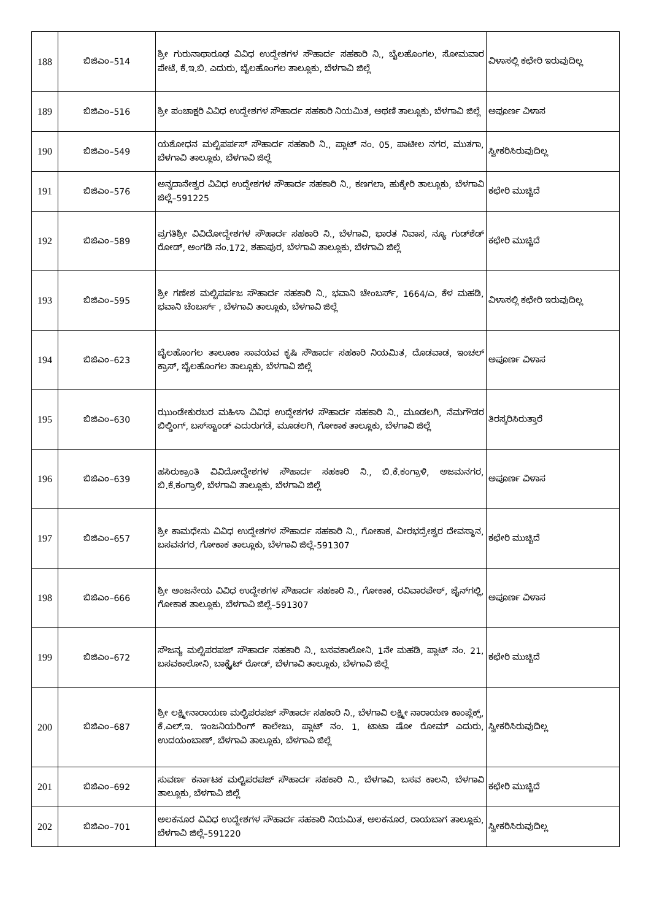| 188 | ಬಿಜಿಎಂ–514 | ಶ್ರೀ ಗುರುನಾಥಾರೂಢ ವಿವಿಧ ಉದ್ದೇಶಗಳ ಸೌಹಾರ್ದ ಸಹಕಾರಿ ನಿ., ಬೈಲಹೊಂಗಲ, ಸೋಮವಾರ ಪೇಟೆ, ಕೆ.ಇ.ಬಿ. ಎದುರು, ಬೈಲಹೊಂಗಲ ತಾಲ್ಲೂಕು, ಬೆಳಗಾವಿ ಜಿಲ್ಲೆ | ವಿಳಾಸಲ್ಲಿ ಕಛೇರಿ ಇರುವುದಿಲ್ಲ |
| 189 | ಬಿಜಿಎಂ–516 | ಶ್ರೀ ಪಂಚಾಕ್ಷರಿ ವಿವಿಧ ಉದ್ದೇಶಗಳ ಸೌಹಾರ್ದ ಸಹಕಾರಿ ನಿಯಮಿತ, ಅಥಣಿ ತಾಲ್ಲೂಕು, ಬೆಳಗಾವಿ ಜಿಲ್ಲೆ | ಅಪೂರ್ಣ ವಿಳಾಸ |
| 190 | ಬಿಜಿಎಂ–549 | ಯಶೋಧನ ಮಲ್ಟಿಪರ್ಪಸ್ ಸೌಹಾರ್ದ ಸಹಕಾರಿ ನಿ., ಪ್ಲಾಟ್ ನಂ. 05, ಪಾಟೀಲ ನಗರ, ಮುತಗಾ, ಬೆಳಗಾವಿ ತಾಲ್ಲೂಕು, ಬೆಳಗಾವಿ ಜಿಲ್ಲೆ | ಸ್ವೀಕರಿಸಿರುವುದಿಲ್ಲ |
| 191 | ಬಿಜಿಎಂ–576 | ಅನ್ನದಾನೇಶ್ವರ ವಿವಿಧ ಉದ್ದೇಶಗಳ ಸೌಹಾರ್ದ ಸಹಕಾರಿ ನಿ., ಕಣಗಲಾ, ಹುಕ್ಕೇರಿ ತಾಲ್ಲೂಕು, ಬೆಳಗಾವಿ ಜಿಲ್ಲೆ–591225 | ಕಛೇರಿ ಮುಚ್ಚಿದೆ |
| 192 | ಬಿಜಿಎಂ–589 | ಪ್ರಗತಿಶ್ರೀ ವಿವಿದೋದ್ದೇಶಗಳ ಸೌಹಾರ್ದ ಸಹಕಾರಿ ನಿ., ಬೆಳಗಾವಿ, ಭಾರತ ನಿವಾಸ, ನ್ಯೂ ಗುಡ್‌ಶೆಡ್ ರೋಡ್, ಅಂಗಡಿ ನಂ.172, ಶಹಾಪುರ, ಬೆಳಗಾವಿ ತಾಲ್ಲೂಕು, ಬೆಳಗಾವಿ ಜಿಲ್ಲೆ | ಕಛೇರಿ ಮುಚ್ಚಿದೆ |
| 193 | ಬಿಜಿಎಂ–595 | ಶ್ರೀ ಗಣೇಶ ಮಲ್ಟಿಪರ್ಪಜ ಸೌಹಾರ್ದ ಸಹಕಾರಿ ನಿ., ಭವಾನಿ ಚೇಂಬರ್ಸ್, 1664/ಎ, ಕೆಳ ಮಹಡಿ, ಭವಾನಿ ಚೆಂಬರ್ಸ್ , ಬೆಳಗಾವಿ ತಾಲ್ಲೂಕು, ಬೆಳಗಾವಿ ಜಿಲ್ಲೆ | ವಿಳಾಸಲ್ಲಿ ಕಛೇರಿ ಇರುವುದಿಲ್ಲ |
| 194 | ಬಿಜಿಎಂ–623 | ಬೈಲಹೊಂಗಲ ತಾಲೂಕಾ ಸಾವಯವ ಕೃಷಿ ಸೌಹಾರ್ದ ಸಹಕಾರಿ ನಿಯಮಿತ, ದೊಡವಾಡ, ಇಂಚಲ್ ಕ್ರಾಸ್, ಬೈಲಹೊಂಗಲ ತಾಲ್ಲೂಕು, ಬೆಳಗಾವಿ ಜಿಲ್ಲೆ | ಅಪೂರ್ಣ ವಿಳಾಸ |
| 195 | ಬಿಜಿಎಂ–630 | ಝುಂಡೇಕುರಬರ ಮಹಿಳಾ ವಿವಿಧ ಉದ್ದೇಶಗಳ ಸೌಹಾರ್ದ ಸಹಕಾರಿ ನಿ., ಮೂಡಲಗಿ, ನೆಮಗೌಡರ ಬಿಲ್ಡಿಂಗ್, ಬಸ್‌ಸ್ಟಾಂಡ್ ಎದುರುಗಡೆ, ಮೂಡಲಗಿ, ಗೋಕಾಕ ತಾಲ್ಲೂಕು, ಬೆಳಗಾವಿ ಜಿಲ್ಲೆ | ತಿರಸ್ಕರಿಸಿರುತ್ತಾರೆ |
| 196 | ಬಿಜಿಎಂ–639 | ಹಸಿರುಕ್ರಾಂತಿ ವಿವಿದೋದ್ದೇಶಗಳ ಸೌಹಾರ್ದ ಸಹಕಾರಿ ನಿ., ಬಿ.ಕೆ.ಕಂಗ್ರಾಳಿ, ಅಜಮನಗರ, ಬಿ.ಕೆ.ಕಂಗ್ರಾಳಿ, ಬೆಳಗಾವಿ ತಾಲ್ಲೂಕು, ಬೆಳಗಾವಿ ಜಿಲ್ಲೆ | ಅಪೂರ್ಣ ವಿಳಾಸ |
| 197 | ಬಿಜಿಎಂ–657 | ಶ್ರೀ ಕಾಮಧೇನು ವಿವಿಧ ಉದ್ದೇಶಗಳ ಸೌಹಾರ್ದ ಸಹಕಾರಿ ನಿ., ಗೋಕಾಕ, ವೀರಭದ್ರೇಶ್ವರ ದೇವಸ್ಥಾನ, ಬಸವನಗರ, ಗೋಕಾಕ ತಾಲ್ಲೂಕು, ಬೆಳಗಾವಿ ಜಿಲ್ಲೆ-591307 | ಕಛೇರಿ ಮುಚ್ಚಿದೆ |
| 198 | ಬಿಜಿಎಂ–666 | ಶ್ರೀ ಆಂಜನೇಯ ವಿವಿಧ ಉದ್ದೇಶಗಳ ಸೌಹಾರ್ದ ಸಹಕಾರಿ ನಿ., ಗೋಕಾಕ, ರವಿವಾರಪೇಠ್, ಜೈನ್‌ಗಲ್ಲಿ, ಗೋಕಾಕ ತಾಲ್ಲೂಕು, ಬೆಳಗಾವಿ ಜಿಲ್ಲೆ–591307 | ಅಪೂರ್ಣ ವಿಳಾಸ |
| 199 | ಬಿಜಿಎಂ–672 | ಸೌಜನ್ಯ ಮಲ್ಟಿಪರಪಜ್ ಸೌಹಾರ್ದ ಸಹಕಾರಿ ನಿ., ಬಸವಕಾಲೋನಿ, 1ನೇ ಮಹಡಿ, ಪ್ಲಾಟ್ ನಂ. 21, ಬಸವಕಾಲೋನಿ, ಬಾಕ್ಸೈಟ್ ರೋಡ್, ಬೆಳಗಾವಿ ತಾಲ್ಲೂಕು, ಬೆಳಗಾವಿ ಜಿಲ್ಲೆ | ಕಛೇರಿ ಮುಚ್ಚಿದೆ |
| 200 | ಬಿಜಿಎಂ–687 | ಶ್ರೀ ಲಕ್ಷ್ಮೀನಾರಾಯಣ ಮಲ್ಟಿಪರಪಜ್ ಸೌಹಾರ್ದ ಸಹಕಾರಿ ನಿ., ಬೆಳಗಾವಿ ಲಕ್ಷ್ಮೀ ನಾರಾಯಣ ಕಾಂಪ್ಲೆಕ್ಸ್, ಕೆ.ಎಲ್.ಇ. ಇಂಜನಿಯರಿಂಗ್ ಕಾಲೇಜು, ಪ್ಲಾಟ್ ನಂ. 1, ಟಾಟಾ ಷೋ ರೋಮ್ ಎದುರು, ಉದಯಂಬಾಣ್, ಬೆಳಗಾವಿ ತಾಲ್ಲೂಕು, ಬೆಳಗಾವಿ ಜಿಲ್ಲೆ | ಸ್ವೀಕರಿಸಿರುವುದಿಲ್ಲ |
| 201 | ಬಿಜಿಎಂ–692 | ಸುವರ್ಣ ಕರ್ನಾಟಕ ಮಲ್ಟಿಪರಪಜ್ ಸೌಹಾರ್ದ ಸಹಕಾರಿ ನಿ., ಬೆಳಗಾವಿ, ಬಸವ ಕಾಲನಿ, ಬೆಳಗಾವಿ ತಾಲ್ಲೂಕು, ಬೆಳಗಾವಿ ಜಿಲ್ಲೆ | ಕಛೇರಿ ಮುಚ್ಚಿದೆ |
| 202 | ಬಿಜಿಎಂ–701 | ಅಲಕನೂರ ವಿವಿಧ ಉದ್ದೇಶಗಳ ಸೌಹಾರ್ದ ಸಹಕಾರಿ ನಿಯಮಿತ, ಅಲಕನೂರ, ರಾಯಬಾಗ ತಾಲ್ಲೂಕು, ಬೆಳಗಾವಿ ಜಿಲ್ಲೆ–591220 | ಸ್ವೀಕರಿಸಿರುವುದಿಲ್ಲ |